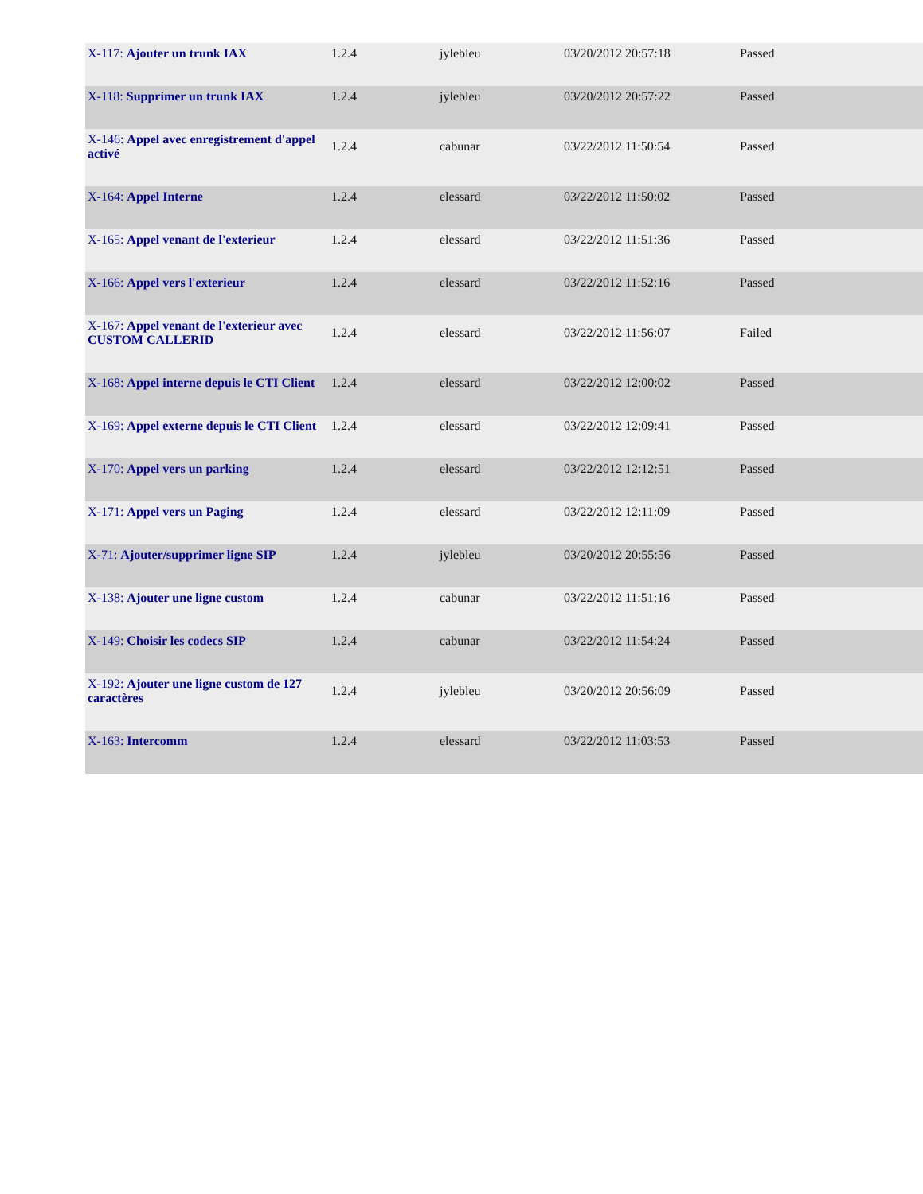| X-117: Ajouter un trunk IAX | 1.2.4 | jylebleu | 03/20/2012 20:57:18 | Passed |
| X-118: Supprimer un trunk IAX | 1.2.4 | jylebleu | 03/20/2012 20:57:22 | Passed |
| X-146: Appel avec enregistrement d'appel activé | 1.2.4 | cabunar | 03/22/2012 11:50:54 | Passed |
| X-164: Appel Interne | 1.2.4 | elessard | 03/22/2012 11:50:02 | Passed |
| X-165: Appel venant de l'exterieur | 1.2.4 | elessard | 03/22/2012 11:51:36 | Passed |
| X-166: Appel vers l'exterieur | 1.2.4 | elessard | 03/22/2012 11:52:16 | Passed |
| X-167: Appel venant de l'exterieur avec CUSTOM CALLERID | 1.2.4 | elessard | 03/22/2012 11:56:07 | Failed |
| X-168: Appel interne depuis le CTI Client | 1.2.4 | elessard | 03/22/2012 12:00:02 | Passed |
| X-169: Appel externe depuis le CTI Client | 1.2.4 | elessard | 03/22/2012 12:09:41 | Passed |
| X-170: Appel vers un parking | 1.2.4 | elessard | 03/22/2012 12:12:51 | Passed |
| X-171: Appel vers un Paging | 1.2.4 | elessard | 03/22/2012 12:11:09 | Passed |
| X-71: Ajouter/supprimer ligne SIP | 1.2.4 | jylebleu | 03/20/2012 20:55:56 | Passed |
| X-138: Ajouter une ligne custom | 1.2.4 | cabunar | 03/22/2012 11:51:16 | Passed |
| X-149: Choisir les codecs SIP | 1.2.4 | cabunar | 03/22/2012 11:54:24 | Passed |
| X-192: Ajouter une ligne custom de 127 caractères | 1.2.4 | jylebleu | 03/20/2012 20:56:09 | Passed |
| X-163: Intercomm | 1.2.4 | elessard | 03/22/2012 11:03:53 | Passed |